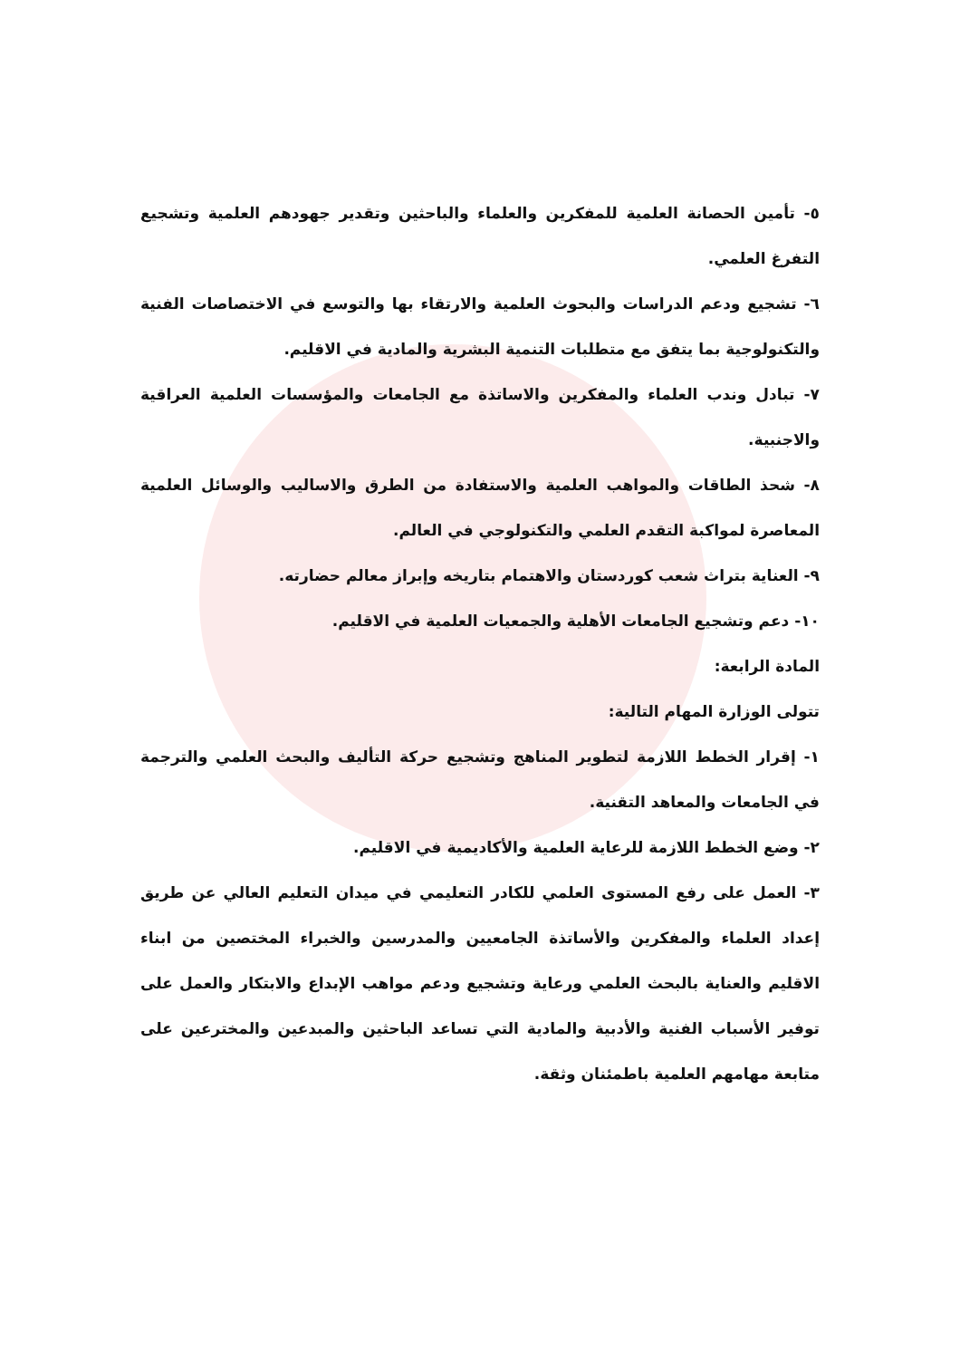٥- تأمين الحصانة العلمية للمفكرين والعلماء والباحثين وتقدير جهودهم العلمية وتشجيع التفرغ العلمي.
٦- تشجيع ودعم الدراسات والبحوث العلمية والارتقاء بها والتوسع في الاختصاصات الفنية والتكنولوجية بما يتفق مع متطلبات التنمية البشرية والمادية في الاقليم.
٧- تبادل وندب العلماء والمفكرين والاساتذة مع الجامعات والمؤسسات العلمية العراقية والاجنبية.
٨- شحذ الطاقات والمواهب العلمية والاستفادة من الطرق والاساليب والوسائل العلمية المعاصرة لمواكبة التقدم العلمي والتكنولوجي في العالم.
٩- العناية بتراث شعب كوردستان والاهتمام بتاريخه وإبراز معالم حضارته.
١٠- دعم وتشجيع الجامعات الأهلية والجمعيات العلمية في الاقليم.
المادة الرابعة:
تتولى الوزارة المهام التالية:
١- إقرار الخطط اللازمة لتطوير المناهج وتشجيع حركة التأليف والبحث العلمي والترجمة في الجامعات والمعاهد التقنية.
٢- وضع الخطط اللازمة للرعاية العلمية والأكاديمية في الاقليم.
٣- العمل على رفع المستوى العلمي للكادر التعليمي في ميدان التعليم العالي عن طريق إعداد العلماء والمفكرين والأساتذة الجامعيين والمدرسين والخبراء المختصين من ابناء الاقليم والعناية بالبحث العلمي ورعاية وتشجيع ودعم مواهب الإبداع والابتكار والعمل على توفير الأسباب الفنية والأدبية والمادية التي تساعد الباحثين والمبدعين والمخترعين على متابعة مهامهم العلمية باطمئنان وثقة.